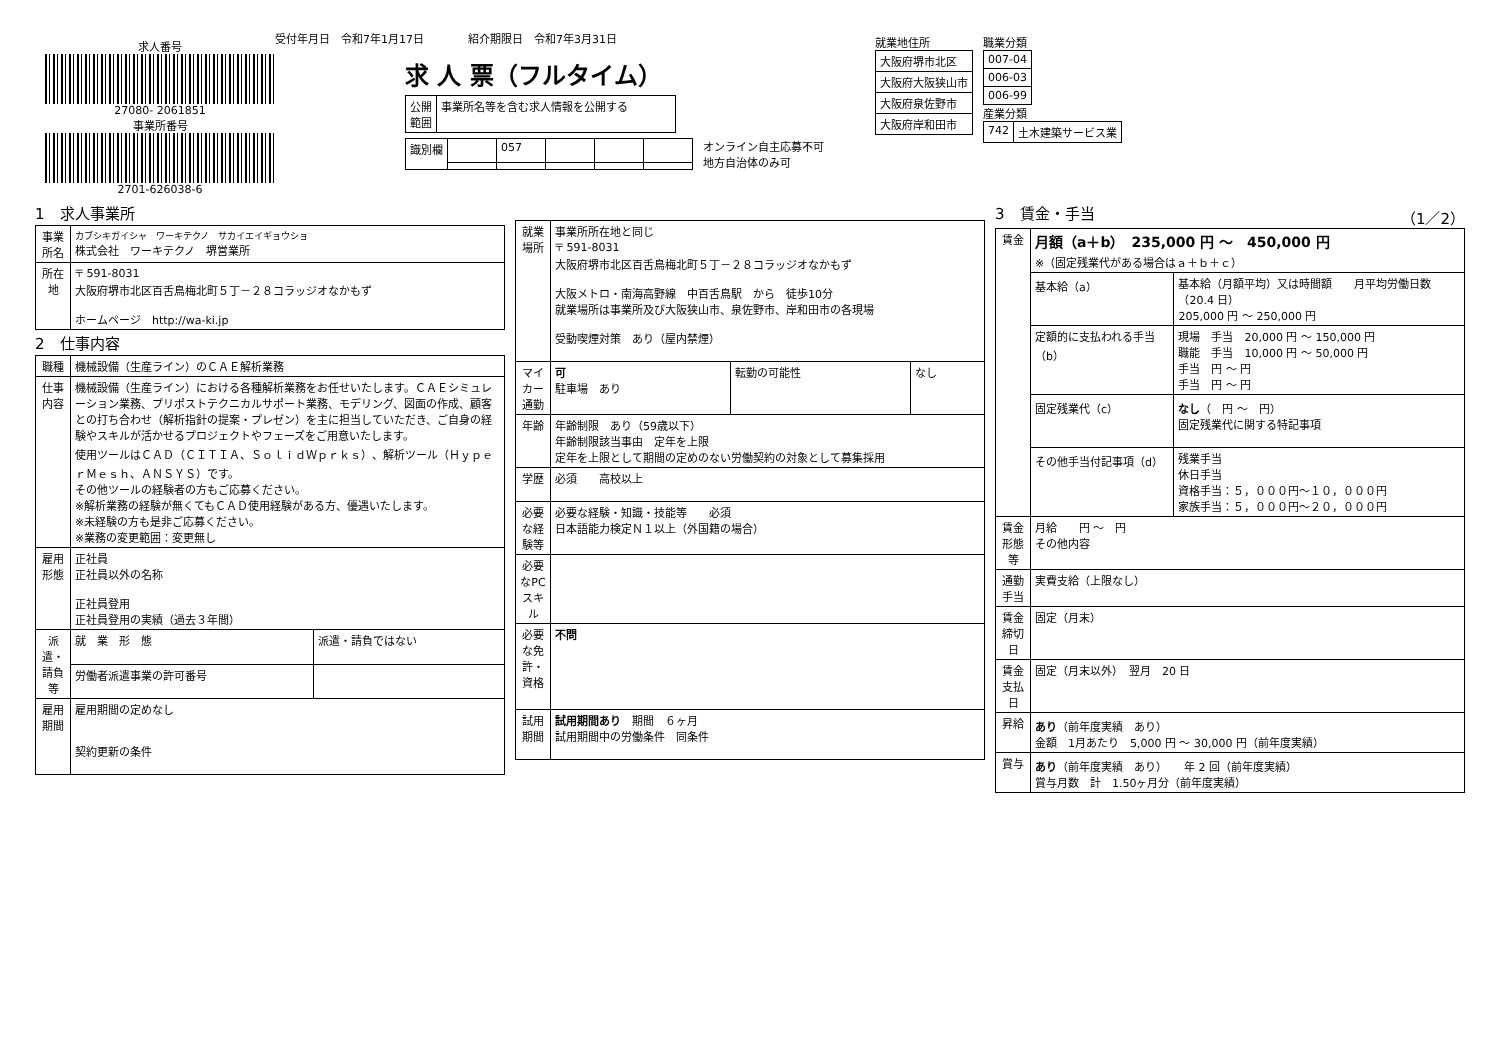求人番号
27080- 2061851
事業所番号
2701-626038-6
受付年月日　令和7年1月17日　　　　紹介期限日　令和7年3月31日
求 人 票（フルタイム）
| 公開 範囲 | 事業所名等を含む求人情報を公開する |
| 識別欄 | | 057 | | | |
オンライン自主応募不可
地方自治体のみ可
就業地住所
| 大阪府堺市北区 |
| 大阪府大阪狭山市 |
| 大阪府泉佐野市 |
| 大阪府岸和田市 |
職業分類
| 007-04 |
| 006-03 |
| 006-99 |
産業分類
| 742 | 土木建築サービス業 |
1　求人事業所
| 事業所名 | カブシキガイシャ ワーキテクノ サカイエイギョウショ 株式会社 ワーキテクノ 堺営業所 |
| 所在地 | 〒 591-8031 大阪府堺市北区百舌鳥梅北町５丁－２８コラッジオなかもず ホームページ http://wa-ki.jp |
2　仕事内容
| 職種 | 機械設備（生産ライン）のＣＡＥ解析業務 | |
| 仕事内容 | 機械設備（生産ライン）における各種解析業務をお任せいたします。ＣＡＥシミュレーション業務、プリポストテクニカルサポート業務、モデリング、図面の作成、顧客との打ち合わせ（解析指針の提案・プレゼン）を主に担当していただき、ご自身の経験やスキルが活かせるプロジェクトやフェーズをご用意いたします。 使用ツールはＣＡＤ（ＣＩＴＩＡ、ＳｏｌｉｄＷｐｒｋｓ）、解析ツール（ＨｙｐｅｒＭｅｓｈ、ＡＮＳＹＳ）です。 その他ツールの経験者の方もご応募ください。 ※解析業務の経験が無くてもＣＡＤ使用経験がある方、優遇いたします。 ※未経験の方も是非ご応募ください。 ※業務の変更範囲：変更無し | |
| 雇用形態 | 正社員 正社員以外の名称 正社員登用 正社員登用の実績（過去３年間） | |
| 派遣・請負等 | 就 業 形 態 | 派遣・請負ではない |
| | 労働者派遣事業の許可番号 | |
| 雇用期間 | 雇用期間の定めなし 契約更新の条件 | |
| 就業場所 | 事業所所在地と同じ 〒 591-8031 大阪府堺市北区百舌鳥梅北町５丁－２８コラッジオなかもず 大阪メトロ・南海高野線 中百舌鳥駅 から 徒歩10分 就業場所は事業所及び大阪狭山市、泉佐野市、岸和田市の各現場 受動喫煙対策 あり（屋内禁煙） | | |
| マイカー通勤 | 可 駐車場 あり | 転勤の可能性 | なし |
| 年齢 | 年齢制限 あり（59歳以下） 年齢制限該当事由 定年を上限 定年を上限として期間の定めのない労働契約の対象として募集採用 | | |
| 学歴 | 必須 高校以上 | | |
| 必要な経験等 | 必要な経験・知識・技能等 必須 日本語能力検定Ｎ１以上（外国籍の場合） | | |
| 必要なPCスキル | | | |
| 必要な免許・資格 | 不問 | | |
| 試用期間 | 試用期間あり 期間 ６ヶ月 試用期間中の労働条件 同条件 | | |
3　賃金・手当　（1／2）
| 賃金 | 月額（a＋b） 235,000 円 ～ 450,000 円 ※（固定残業代がある場合はａ＋ｂ＋ｃ） | |
| | 基本給（a） | 基本給（月額平均）又は時間額 月平均労働日数（20.4 日） 205,000 円 ～ 250,000 円 |
| | 定額的に支払われる手当（b） | 現場 手当 20,000 円 ～ 150,000 円 職能 手当 10,000 円 ～ 50,000 円 手当 円 ～ 円 手当 円 ～ 円 |
| | 固定残業代（c） | なし （ 円 ～ 円） 固定残業代に関する特記事項 |
| | その他手当付記事項（d） | 残業手当 休日手当 資格手当：５，０００円～１０，０００円 家族手当：５，０００円～２０，０００円 |
| 賃金形態等 | 月給 円 ～ 円 その他内容 | |
| 通勤手当 | 実費支給（上限なし） | |
| 賃金締切日 | 固定（月末） | |
| 賃金支払日 | 固定（月末以外） 翌月 20 日 | |
| 昇給 | あり （前年度実績 あり） 金額 1月あたり 5,000 円 ～ 30,000 円（前年度実績） | |
| 賞与 | あり （前年度実績 あり） 年 2 回（前年度実績） 賞与月数 計 1.50ヶ月分（前年度実績） | |